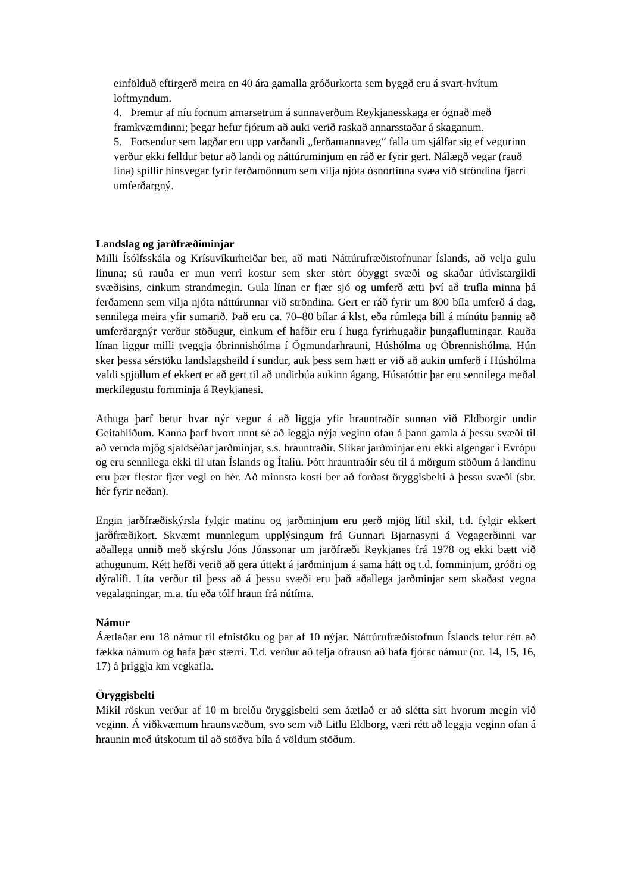einfölduð eftirgerð meira en 40 ára gamalla gróðurkorta sem byggð eru á svart-hvítum loftmyndum.
4. Þremur af níu fornum arnarsetrum á sunnaverðum Reykjanesskaga er ógnað með framkvæmdinni; þegar hefur fjórum að auki verið raskað annarsstaðar á skaganum.
5. Forsendur sem lagðar eru upp varðandi „ferðamannaveg“ falla um sjálfar sig ef vegurinn verður ekki felldur betur að landi og náttúruminjum en ráð er fyrir gert. Nálægð vegar (rauð lína) spillir hinsvegar fyrir ferðamönnum sem vilja njóta ósnortinna svæa við ströndina fjarri umferðargný.
Landslag og jarðfræðiminjar
Milli Ísólfsskála og Krísuvíkurheiðar ber, að mati Náttúrufræðistofnunar Íslands, að velja gulu línuna; sú rauða er mun verri kostur sem sker stórt óbyggt svæði og skaðar útivistargildi svæðisins, einkum strandmegin. Gula línan er fjær sjó og umferð ætti því að trufla minna þá ferðamenn sem vilja njóta náttúrunnar við ströndina. Gert er ráð fyrir um 800 bíla umferð á dag, sennilega meira yfir sumarið. Það eru ca. 70–80 bílar á klst, eða rúmlega bíll á mínútu þannig að umferðargnýr verður stöðugur, einkum ef hafðir eru í huga fyrirhugaðir þungaflutningar. Rauða línan liggur milli tveggja óbrinnishólma í Ögmundarhrauni, Húshólma og Óbrennishólma. Hún sker þessa sérstöku landslagsheild í sundur, auk þess sem hætt er við að aukin umferð í Húshólma valdi spjöllum ef ekkert er að gert til að undirbúa aukinn ágang. Húsatóttir þar eru sennilega meðal merkilegustu fornminja á Reykjanesi.
Athuga þarf betur hvar nýr vegur á að liggja yfir hrauntraðir sunnan við Eldborgir undir Geitahlíðum. Kanna þarf hvort unnt sé að leggja nýja veginn ofan á þann gamla á þessu svæði til að vernda mjög sjaldséðar jarðminjar, s.s. hrauntraðir. Slíkar jarðminjar eru ekki algengar í Evrópu og eru sennilega ekki til utan Íslands og Ítalíu. Þótt hrauntraðir séu til á mörgum stöðum á landinu eru þær flestar fjær vegi en hér. Að minnsta kosti ber að forðast öryggisbelti á þessu svæði (sbr. hér fyrir neðan).
Engin jarðfræðiskýrsla fylgir matinu og jarðminjum eru gerð mjög lítil skil, t.d. fylgir ekkert jarðfræðikort. Skvæmt munnlegum upplýsingum frá Gunnari Bjarnasyni á Vegagerðinni var aðallega unnið með skýrslu Jóns Jónssonar um jarðfræði Reykjanes frá 1978 og ekki bætt við athugunum. Rétt hefði verið að gera úttekt á jarðminjum á sama hátt og t.d. fornminjum, gróðri og dýralífi. Líta verður til þess að á þessu svæði eru það aðallega jarðminjar sem skaðast vegna vegalagningar, m.a. tíu eða tólf hraun frá nútíma.
Námur
Áætlaðar eru 18 námur til efnistöku og þar af 10 nýjar. Náttúrufræðistofnun Íslands telur rétt að fækka námum og hafa þær stærri. T.d. verður að telja ofrausn að hafa fjórar námur (nr. 14, 15, 16, 17) á þriggja km vegkafla.
Öryggisbelti
Mikil röskun verður af 10 m breiðu öryggisbelti sem áætlað er að slétta sitt hvorum megin við veginn. Á viðkvæmum hraunsvæðum, svo sem við Litlu Eldborg, væri rétt að leggja veginn ofan á hraunin með útskotum til að stöðva bíla á völdum stöðum.